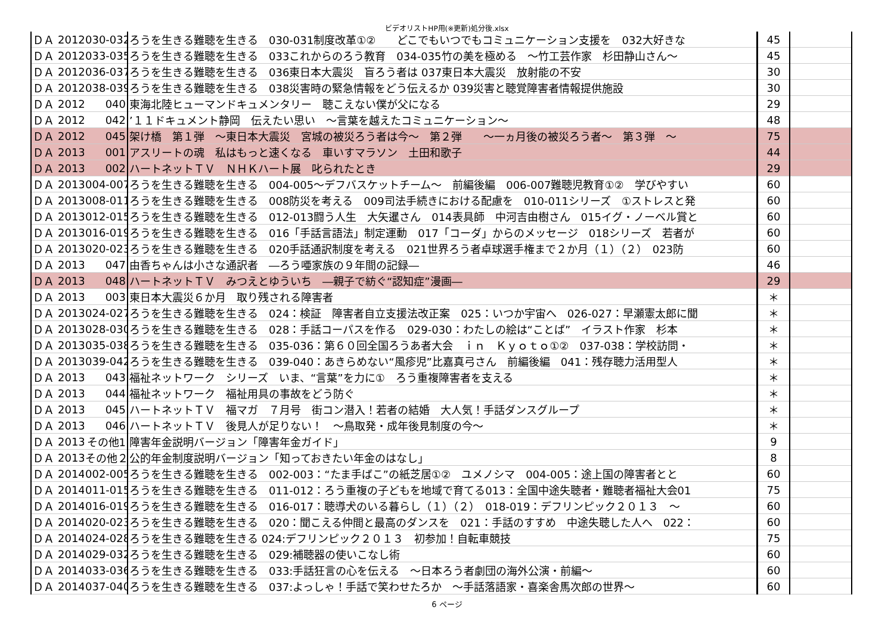ビデオリストHP用(※更新)処分後.xlsx
| ＤＡ | 2012 | 030-032 | ろうを生きる難聴を生きる 030-031制度改革①② どこでもいつでもコミュニケーション支援を 032大好きな | 45 | |
| ＤＡ | 2012 | 033-035 | ろうを生きる難聴を生きる 033これからのろう教育 034-035竹の美を極める ～竹工芸作家 杉田静山さん～ | 45 | |
| ＤＡ | 2012 | 036-037 | ろうを生きる難聴を生きる 036東日本大震災 盲ろう者は 037東日本大震災 放射能の不安 | 30 | |
| ＤＡ | 2012 | 038-039 | ろうを生きる難聴を生きる 038災害時の緊急情報をどう伝えるか 039災害と聴覚障害者情報提供施設 | 30 | |
| ＤＡ | 2012 | 040 | 東海北陸ヒューマンドキュメンタリー 聴こえない僕が父になる | 29 | |
| ＤＡ | 2012 | 042 | ’１１ドキュメント静岡 伝えたい思い ～言葉を越えたコミュニケーション～ | 48 | |
| ＤＡ | 2012 | 045 | 架け橋 第１弾 ～東日本大震災 宮城の被災ろう者は今～ 第２弾 ～一ヵ月後の被災ろう者～ 第３弾 ～ | 75 | |
| ＤＡ | 2013 | 001 | アスリートの魂 私はもっと速くなる 車いすマラソン 土田和歌子 | 44 | |
| ＤＡ | 2013 | 002 | ハートネットＴＶ ＮＨＫハート展 叱られたとき | 29 | |
| ＤＡ | 2013 | 004-007 | ろうを生きる難聴を生きる 004-005～デフバスケットチーム～ 前編後編 006-007難聴児教育①② 学びやすい | 60 | |
| ＤＡ | 2013 | 008-011 | ろうを生きる難聴を生きる 008防災を考える 009司法手続きにおける配慮を 010-011シリーズ ①ストレスと発 | 60 | |
| ＤＡ | 2013 | 012-015 | ろうを生きる難聴を生きる 012-013闘う人生 大矢暹さん 014表具師 中河吉由樹さん 015イグ・ノーベル賞と | 60 | |
| ＤＡ | 2013 | 016-019 | ろうを生きる難聴を生きる 016「手話言語法」制定運動 017「コーダ」からのメッセージ 018シリーズ 若者が | 60 | |
| ＤＡ | 2013 | 020-023 | ろうを生きる難聴を生きる 020手話通訳制度を考える 021世界ろう者卓球選手権まで２か月（１）（２） 023防 | 60 | |
| ＤＡ | 2013 | 047 | 由香ちゃんは小さな通訳者 ―ろう唖家族の９年間の記録― | 46 | |
| ＤＡ | 2013 | 048 | ハートネットＴＶ みつえとゆういち ―親子で紡ぐ“認知症”漫画― | 29 | |
| ＤＡ | 2013 | 003 | 東日本大震災６か月 取り残される障害者 | ＊ | |
| ＤＡ | 2013 | 024-027 | ろうを生きる難聴を生きる 024：検証 障害者自立支援法改正案 025：いつか宇宙へ 026-027：早瀬憲太郎に聞 | ＊ | |
| ＤＡ | 2013 | 028-030 | ろうを生きる難聴を生きる 028：手話コーパスを作る 029-030：わたしの絵は“ことば” イラスト作家 杉本 | ＊ | |
| ＤＡ | 2013 | 035-038 | ろうを生きる難聴を生きる 035-036：第６０回全国ろうあ者大会 ｉｎ Ｋｙｏｔｏ①② 037-038：学校訪問・ | ＊ | |
| ＤＡ | 2013 | 039-042 | ろうを生きる難聴を生きる 039-040：あきらめない“風疹児”比嘉真弓さん 前編後編 041：残存聴力活用型人 | ＊ | |
| ＤＡ | 2013 | 043 | 福祉ネットワーク シリーズ いま、“言葉”を力に① ろう重複障害者を支える | ＊ | |
| ＤＡ | 2013 | 044 | 福祉ネットワーク 福祉用具の事故をどう防ぐ | ＊ | |
| ＤＡ | 2013 | 045 | ハートネットＴＶ 福マガ ７月号 街コン潜入！若者の結婚 大人気！手話ダンスグループ | ＊ | |
| ＤＡ | 2013 | 046 | ハートネットＴＶ 後見人が足りない！ ～鳥取発・成年後見制度の今～ | ＊ | |
| ＤＡ | 2013 | その他1 | 障害年金説明バージョン「障害年金ガイド」 | 9 | |
| ＤＡ | 2013 | その他２ | 公的年金制度説明バージョン「知っておきたい年金のはなし」 | 8 | |
| ＤＡ | 2014 | 002-005 | ろうを生きる難聴を生きる 002-003：“たま手ばこ”の紙芝居①② ユメノシマ 004-005：途上国の障害者とと | 60 | |
| ＤＡ | 2014 | 011-015 | ろうを生きる難聴を生きる 011-012：ろう重複の子どもを地域で育てる013：全国中途失聴者・難聴者福祉大会01 | 75 | |
| ＤＡ | 2014 | 016-019 | ろうを生きる難聴を生きる 016-017：聴導犬のいる暮らし（１）（２） 018-019：デフリンピック２０１３ ～ | 60 | |
| ＤＡ | 2014 | 020-023 | ろうを生きる難聴を生きる 020：聞こえる仲間と最高のダンスを 021：手話のすすめ 中途失聴した人へ 022： | 60 | |
| ＤＡ | 2014 | 024-028 | ろうを生きる難聴を生きる 024:デフリンピック２０１３ 初参加！自転車競技 | 75 | |
| ＤＡ | 2014 | 029-032 | ろうを生きる難聴を生きる 029:補聴器の使いこなし術 | 60 | |
| ＤＡ | 2014 | 033-036 | ろうを生きる難聴を生きる 033:手話狂言の心を伝える ～日本ろう者劇団の海外公演・前編～ | 60 | |
| ＤＡ | 2014 | 037-040 | ろうを生きる難聴を生きる 037:よっしゃ！手話で笑わせたろか ～手話落語家・喜楽舎馬次郎の世界～ | 60 | |
6 ページ